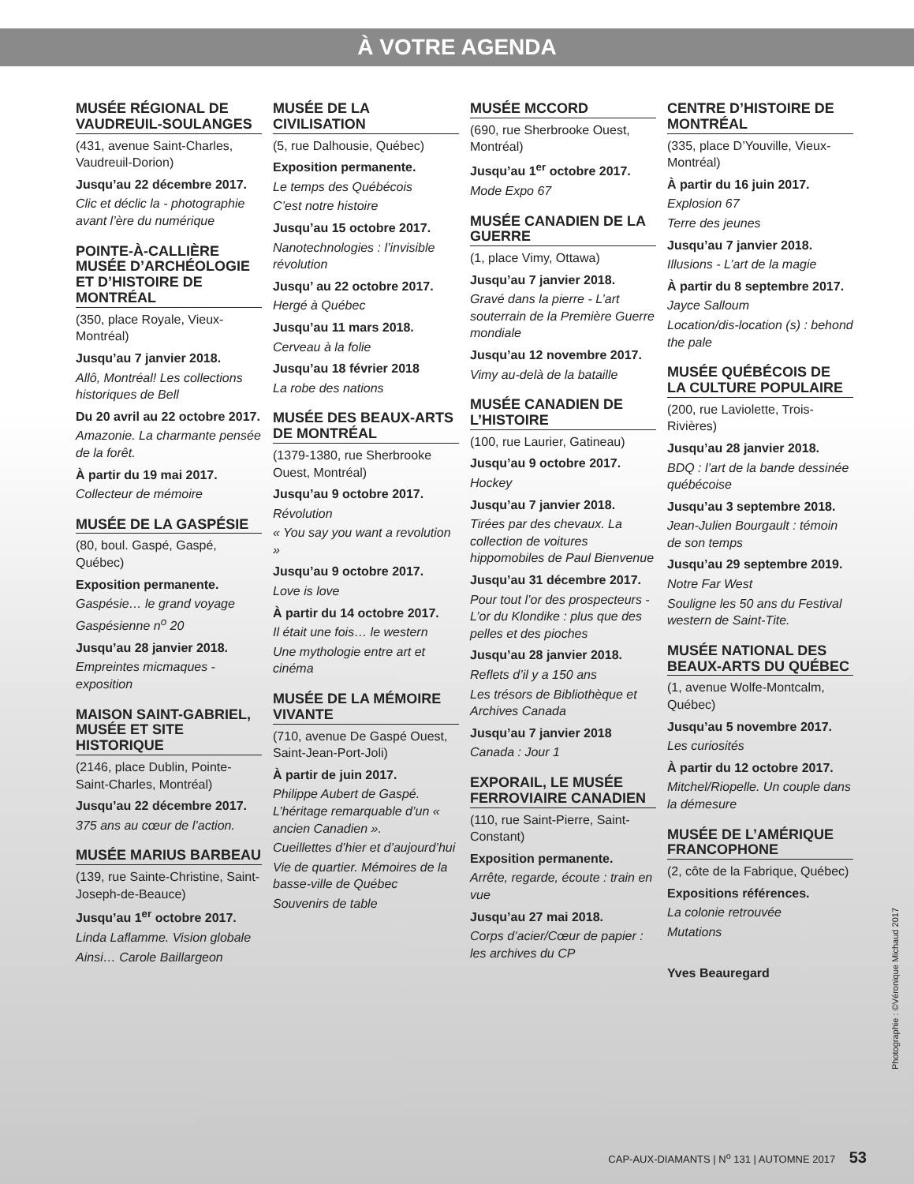À VOTRE AGENDA
MUSÉE RÉGIONAL DE VAUDREUIL-SOULANGES
(431, avenue Saint-Charles, Vaudreuil-Dorion)
Jusqu’au 22 décembre 2017.
Clic et déclic la - photographie avant l’ère du numérique
POINTE-À-CALLIÈRE MUSÉE D’ARCHÉOLOGIE ET D’HISTOIRE DE MONTRÉAL
(350, place Royale, Vieux-Montréal)
Jusqu’au 7 janvier 2018.
Allô, Montréal! Les collections historiques de Bell
Du 20 avril au 22 octobre 2017.
Amazonie. La charmante pensée de la forêt.
À partir du 19 mai 2017.
Collecteur de mémoire
MUSÉE DE LA GASPÉSIE
(80, boul. Gaspé, Gaspé, Québec)
Exposition permanente.
Gaspésie… le grand voyage
Gaspésienne n<sup>o</sup> 20
Jusqu’au 28 janvier 2018.
Empreintes micmaques - exposition
MAISON SAINT-GABRIEL, MUSÉE ET SITE HISTORIQUE
(2146, place Dublin, Pointe-Saint-Charles, Montréal)
Jusqu’au 22 décembre 2017.
375 ans au cœur de l’action.
MUSÉE MARIUS BARBEAU
(139, rue Sainte-Christine, Saint-Joseph-de-Beauce)
Jusqu’au 1<sup>er</sup> octobre 2017.
Linda Laflamme. Vision globale
Ainsi… Carole Baillargeon
MUSÉE DE LA CIVILISATION
(5, rue Dalhousie, Québec)
Exposition permanente.
Le temps des Québécois
C’est notre histoire
Jusqu’au 15 octobre 2017.
Nanotechnologies : l’invisible révolution
Jusqu’ au 22 octobre 2017.
Hergé à Québec
Jusqu’au 11 mars 2018.
Cerveau à la folie
Jusqu’au 18 février 2018
La robe des nations
MUSÉE DES BEAUX-ARTS DE MONTRÉAL
(1379-1380, rue Sherbrooke Ouest, Montréal)
Jusqu’au 9 octobre 2017.
Révolution
« You say you want a revolution »
Jusqu’au 9 octobre 2017.
Love is love
À partir du 14 octobre 2017.
Il était une fois… le western
Une mythologie entre art et cinéma
MUSÉE DE LA MÉMOIRE VIVANTE
(710, avenue De Gaspé Ouest, Saint-Jean-Port-Joli)
À partir de juin 2017.
Philippe Aubert de Gaspé. L’héritage remarquable d’un « ancien Canadien ».
Cueillettes d’hier et d’aujourd’hui
Vie de quartier. Mémoires de la basse-ville de Québec
Souvenirs de table
MUSÉE MCCORD
(690, rue Sherbrooke Ouest, Montréal)
Jusqu’au 1<sup>er</sup> octobre 2017.
Mode Expo 67
MUSÉE CANADIEN DE LA GUERRE
(1, place Vimy, Ottawa)
Jusqu’au 7 janvier 2018.
Gravé dans la pierre - L’art souterrain de la Première Guerre mondiale
Jusqu’au 12 novembre 2017.
Vimy au-delà de la bataille
MUSÉE CANADIEN DE L’HISTOIRE
(100, rue Laurier, Gatineau)
Jusqu’au 9 octobre 2017.
Hockey
Jusqu’au 7 janvier 2018.
Tirées par des chevaux. La collection de voitures hippomobiles de Paul Bienvenue
Jusqu’au 31 décembre 2017.
Pour tout l’or des prospecteurs - L’or du Klondike : plus que des pelles et des pioches
Jusqu’au 28 janvier 2018.
Reflets d’il y a 150 ans
Les trésors de Bibliothèque et Archives Canada
Jusqu’au 7 janvier 2018
Canada : Jour 1
EXPORAIL, LE MUSÉE FERROVIAIRE CANADIEN
(110, rue Saint-Pierre, Saint-Constant)
Exposition permanente.
Arrête, regarde, écoute : train en vue
Jusqu’au 27 mai 2018.
Corps d’acier/Cœur de papier : les archives du CP
CENTRE D’HISTOIRE DE MONTRÉAL
(335, place D’Youville, Vieux-Montréal)
À partir du 16 juin 2017.
Explosion 67
Terre des jeunes
Jusqu’au 7 janvier 2018.
Illusions - L’art de la magie
À partir du 8 septembre 2017.
Jayce Salloum
Location/dis-location (s) : behond the pale
MUSÉE QUÉBÉCOIS DE LA CULTURE POPULAIRE
(200, rue Laviolette, Trois-Rivières)
Jusqu’au 28 janvier 2018.
BDQ : l’art de la bande dessinée québécoise
Jusqu’au 3 septembre 2018.
Jean-Julien Bourgault : témoin de son temps
Jusqu’au 29 septembre 2019.
Notre Far West
Souligne les 50 ans du Festival western de Saint-Tite.
MUSÉE NATIONAL DES BEAUX-ARTS DU QUÉBEC
(1, avenue Wolfe-Montcalm, Québec)
Jusqu’au 5 novembre 2017.
Les curiosités
À partir du 12 octobre 2017.
Mitchel/Riopelle. Un couple dans la démesure
MUSÉE DE L’AMÉRIQUE FRANCOPHONE
(2, côte de la Fabrique, Québec)
Expositions références.
La colonie retrouvée
Mutations
Yves Beauregard
Photographie : ©Véronique Michaud 2017
CAP-AUX-DIAMANTS | N<sup>o</sup> 131 | AUTOMNE 2017 53